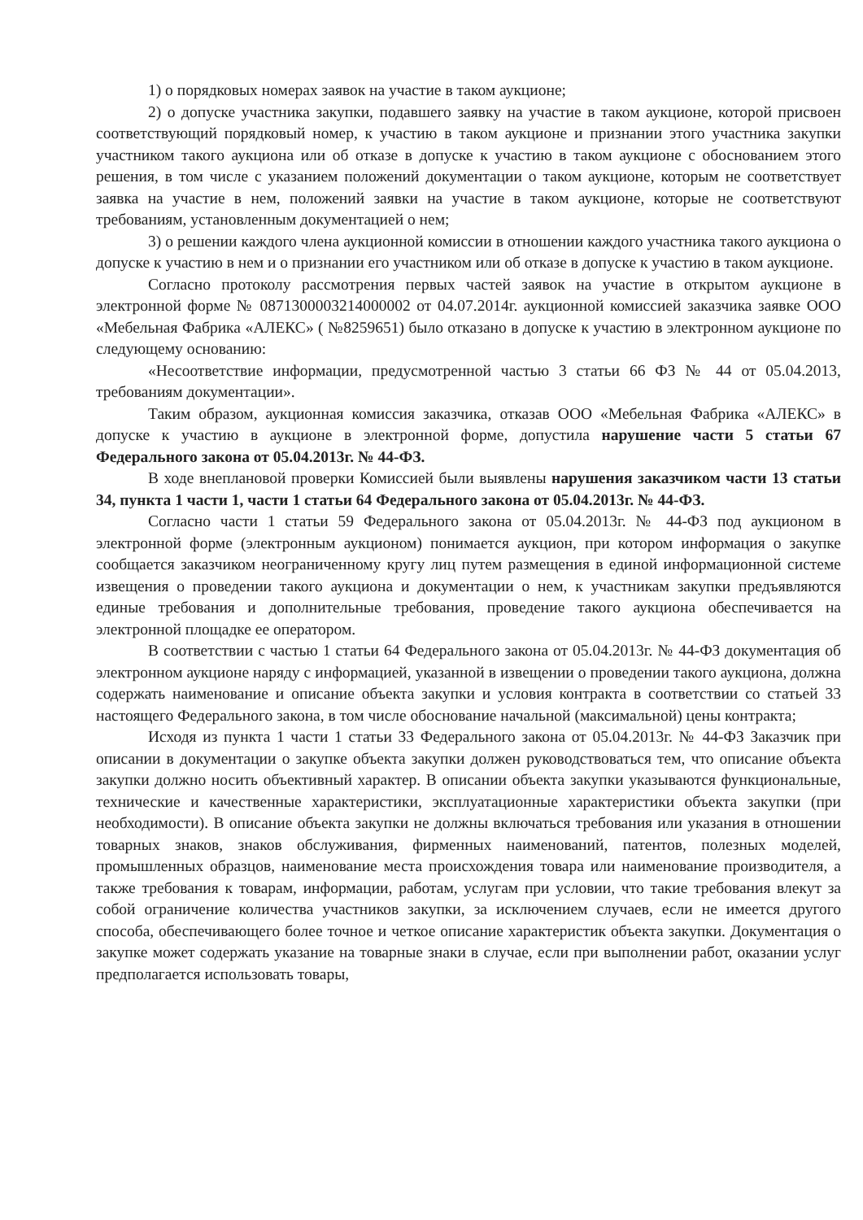1) о порядковых номерах заявок на участие в таком аукционе;
2) о допуске участника закупки, подавшего заявку на участие в таком аукционе, которой присвоен соответствующий порядковый номер, к участию в таком аукционе и признании этого участника закупки участником такого аукциона или об отказе в допуске к участию в таком аукционе с обоснованием этого решения, в том числе с указанием положений документации о таком аукционе, которым не соответствует заявка на участие в нем, положений заявки на участие в таком аукционе, которые не соответствуют требованиям, установленным документацией о нем;
3) о решении каждого члена аукционной комиссии в отношении каждого участника такого аукциона о допуске к участию в нем и о признании его участником или об отказе в допуске к участию в таком аукционе.
Согласно протоколу рассмотрения первых частей заявок на участие в открытом аукционе в электронной форме № 0871300003214000002 от 04.07.2014г. аукционной комиссией заказчика заявке ООО «Мебельная Фабрика «АЛЕКС» ( №8259651) было отказано в допуске к участию в электронном аукционе по следующему основанию:
«Несоответствие информации, предусмотренной частью 3 статьи 66 ФЗ № 44 от 05.04.2013, требованиям документации».
Таким образом, аукционная комиссия заказчика, отказав ООО «Мебельная Фабрика «АЛЕКС» в допуске к участию в аукционе в электронной форме, допустила нарушение части 5 статьи 67 Федерального закона от 05.04.2013г. № 44-ФЗ.
В ходе внеплановой проверки Комиссией были выявлены нарушения заказчиком части 13 статьи 34, пункта 1 части 1, части 1 статьи 64 Федерального закона от 05.04.2013г. № 44-ФЗ.
Согласно части 1 статьи 59 Федерального закона от 05.04.2013г. № 44-ФЗ под аукционом в электронной форме (электронным аукционом) понимается аукцион, при котором информация о закупке сообщается заказчиком неограниченному кругу лиц путем размещения в единой информационной системе извещения о проведении такого аукциона и документации о нем, к участникам закупки предъявляются единые требования и дополнительные требования, проведение такого аукциона обеспечивается на электронной площадке ее оператором.
В соответствии с частью 1 статьи 64 Федерального закона от 05.04.2013г. № 44-ФЗ документация об электронном аукционе наряду с информацией, указанной в извещении о проведении такого аукциона, должна содержать наименование и описание объекта закупки и условия контракта в соответствии со статьей 33 настоящего Федерального закона, в том числе обоснование начальной (максимальной) цены контракта;
Исходя из пункта 1 части 1 статьи 33 Федерального закона от 05.04.2013г. № 44-ФЗ Заказчик при описании в документации о закупке объекта закупки должен руководствоваться тем, что описание объекта закупки должно носить объективный характер. В описании объекта закупки указываются функциональные, технические и качественные характеристики, эксплуатационные характеристики объекта закупки (при необходимости). В описание объекта закупки не должны включаться требования или указания в отношении товарных знаков, знаков обслуживания, фирменных наименований, патентов, полезных моделей, промышленных образцов, наименование места происхождения товара или наименование производителя, а также требования к товарам, информации, работам, услугам при условии, что такие требования влекут за собой ограничение количества участников закупки, за исключением случаев, если не имеется другого способа, обеспечивающего более точное и четкое описание характеристик объекта закупки. Документация о закупке может содержать указание на товарные знаки в случае, если при выполнении работ, оказании услуг предполагается использовать товары,